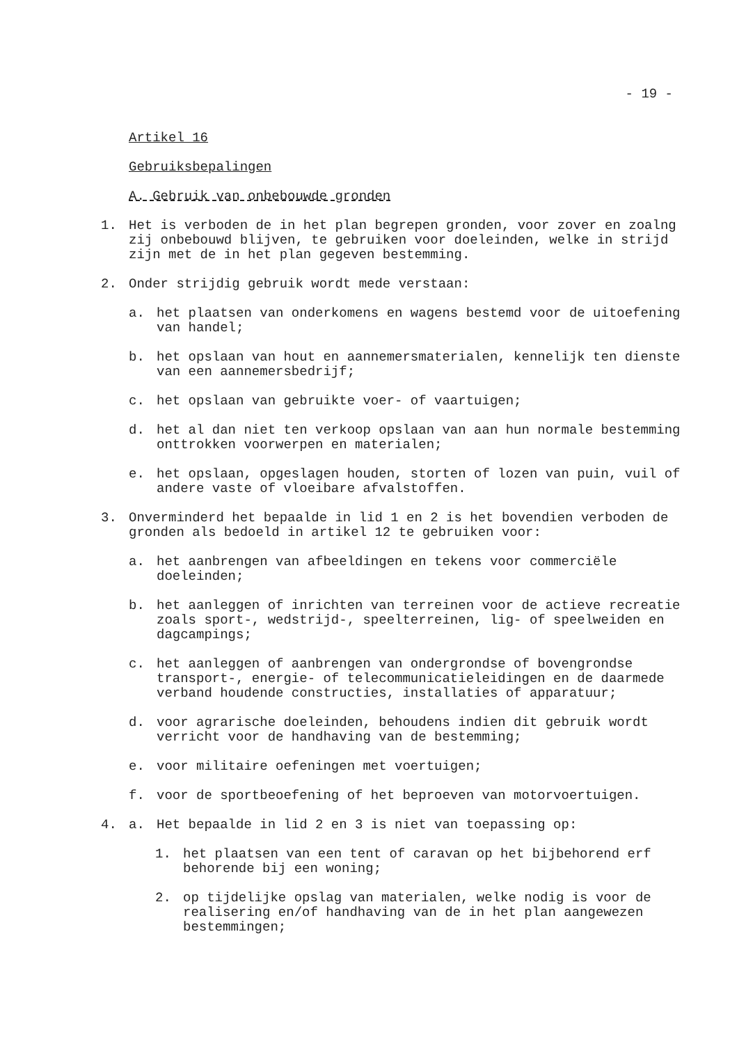- 19 -
Artikel 16
Gebruiksbepalingen
A. Gebruik van onbebouwde gronden
1. Het is verboden de in het plan begrepen gronden, voor zover en zoalng zij onbebouwd blijven, te gebruiken voor doeleinden, welke in strijd zijn met de in het plan gegeven bestemming.
2. Onder strijdig gebruik wordt mede verstaan:
a. het plaatsen van onderkomens en wagens bestemd voor de uitoefening van handel;
b. het opslaan van hout en aannemersmaterialen, kennelijk ten dienste van een aannemersbedrijf;
c. het opslaan van gebruikte voer- of vaartuigen;
d. het al dan niet ten verkoop opslaan van aan hun normale bestemming onttrokken voorwerpen en materialen;
e. het opslaan, opgeslagen houden, storten of lozen van puin, vuil of andere vaste of vloeibare afvalstoffen.
3. Onverminderd het bepaalde in lid 1 en 2 is het bovendien verboden de gronden als bedoeld in artikel 12 te gebruiken voor:
a. het aanbrengen van afbeeldingen en tekens voor commerciële doeleinden;
b. het aanleggen of inrichten van terreinen voor de actieve recreatie zoals sport-, wedstrijd-, speelterreinen, lig- of speelweiden en dagcampings;
c. het aanleggen of aanbrengen van ondergrondse of bovengrondse transport-, energie- of telecommunicatieleidingen en de daarmede verband houdende constructies, installaties of apparatuur;
d. voor agrarische doeleinden, behoudens indien dit gebruik wordt verricht voor de handhaving van de bestemming;
e. voor militaire oefeningen met voertuigen;
f. voor de sportbeoefening of het beproeven van motorvoertuigen.
4. a. Het bepaalde in lid 2 en 3 is niet van toepassing op:
1. het plaatsen van een tent of caravan op het bijbehorend erf behorende bij een woning;
2. op tijdelijke opslag van materialen, welke nodig is voor de realisering en/of handhaving van de in het plan aangewezen bestemmingen;